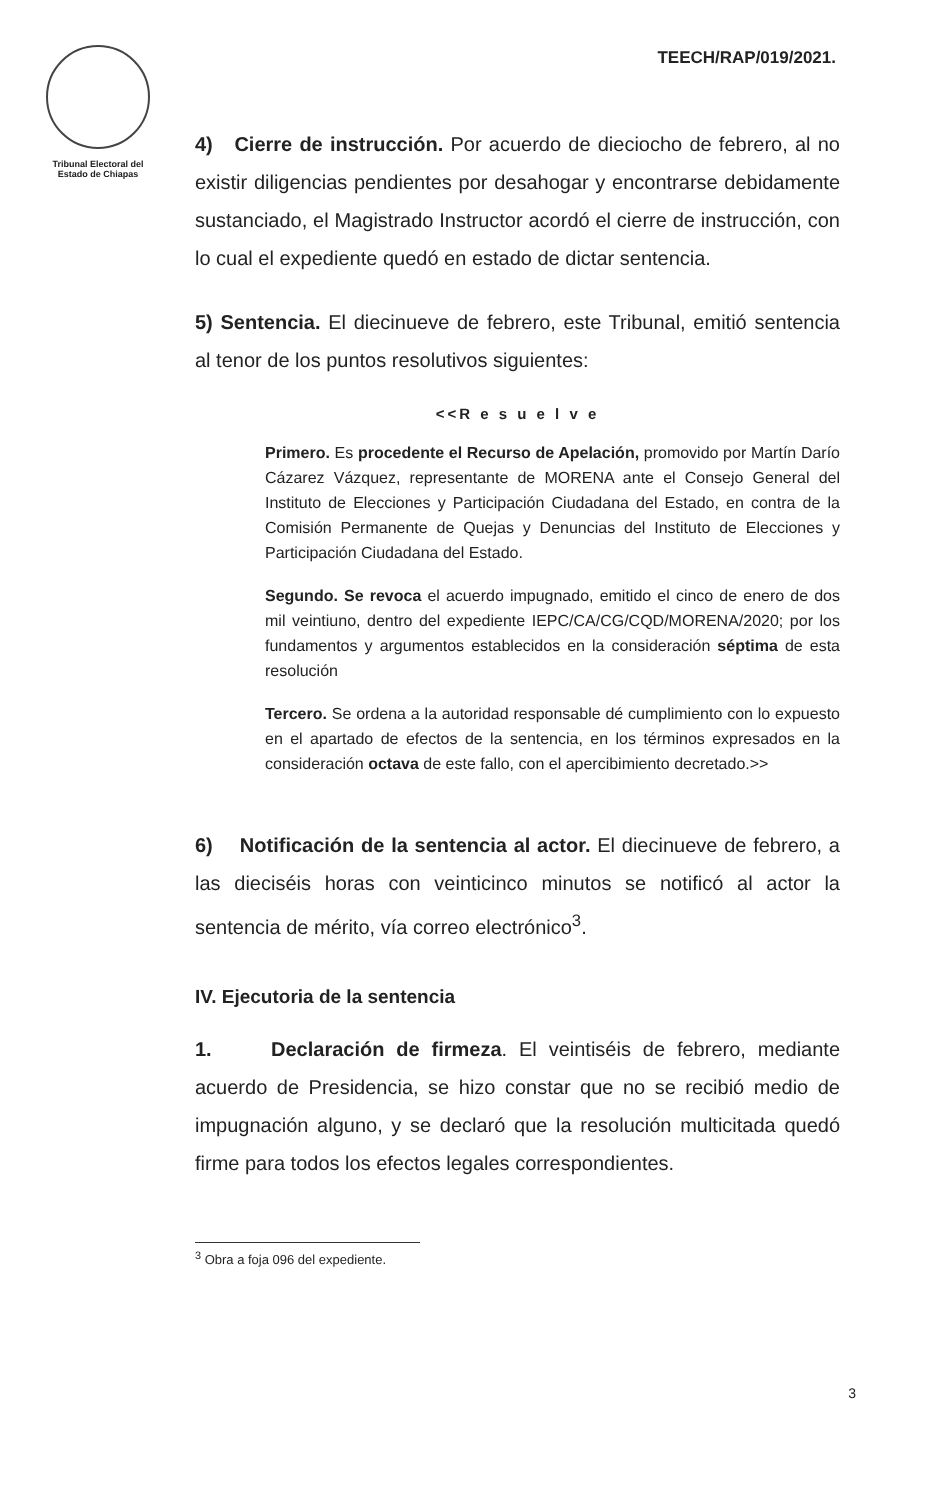Tribunal Electoral del
Estado de Chiapas
TEECH/RAP/019/2021.
4) Cierre de instrucción. Por acuerdo de dieciocho de febrero, al no existir diligencias pendientes por desahogar y encontrarse debidamente sustanciado, el Magistrado Instructor acordó el cierre de instrucción, con lo cual el expediente quedó en estado de dictar sentencia.
5) Sentencia. El diecinueve de febrero, este Tribunal, emitió sentencia al tenor de los puntos resolutivos siguientes:
<<R e s u e l v e
Primero. Es procedente el Recurso de Apelación, promovido por Martín Darío Cázarez Vázquez, representante de MORENA ante el Consejo General del Instituto de Elecciones y Participación Ciudadana del Estado, en contra de la Comisión Permanente de Quejas y Denuncias del Instituto de Elecciones y Participación Ciudadana del Estado.
Segundo. Se revoca el acuerdo impugnado, emitido el cinco de enero de dos mil veintiuno, dentro del expediente IEPC/CA/CG/CQD/MORENA/2020; por los fundamentos y argumentos establecidos en la consideración séptima de esta resolución
Tercero. Se ordena a la autoridad responsable dé cumplimiento con lo expuesto en el apartado de efectos de la sentencia, en los términos expresados en la consideración octava de este fallo, con el apercibimiento decretado.>>
6) Notificación de la sentencia al actor. El diecinueve de febrero, a las dieciséis horas con veinticinco minutos se notificó al actor la sentencia de mérito, vía correo electrónico<sup>3</sup>.
IV. Ejecutoria de la sentencia
1. Declaración de firmeza. El veintiséis de febrero, mediante acuerdo de Presidencia, se hizo constar que no se recibió medio de impugnación alguno, y se declaró que la resolución multicitada quedó firme para todos los efectos legales correspondientes.
<sup>3</sup> Obra a foja 096 del expediente.
3